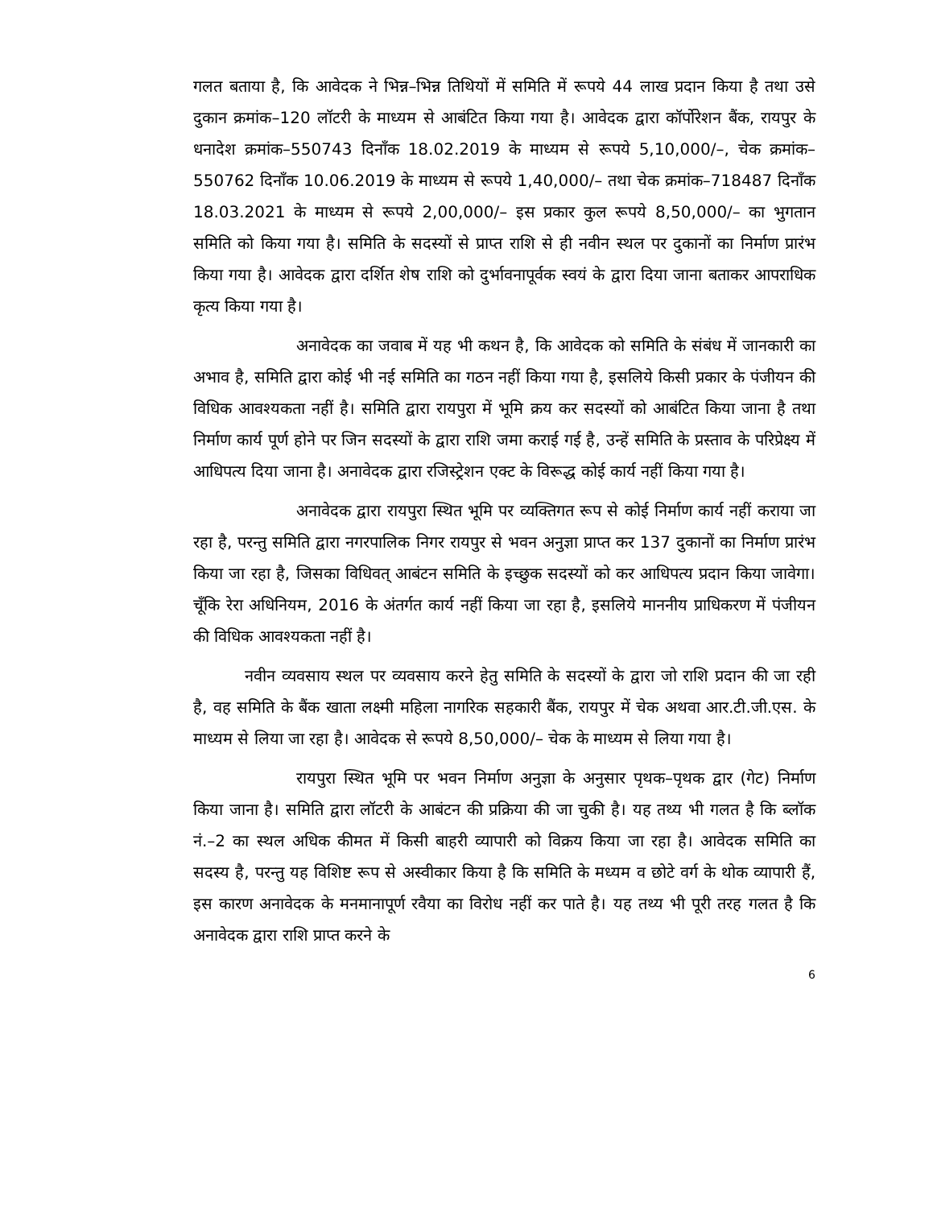गलत बताया है, कि आवेदक ने भिन्न–भिन्न तिथियों में समिति में रूपये 44 लाख प्रदान किया है तथा उसे दुकान क्रमांक–120 लॉटरी के माध्यम से आबंटित किया गया है। आवेदक द्वारा कॉर्पोरेशन बैंक, रायपुर के धनादेश क्रमांक–550743 दिनाँक 18.02.2019 के माध्यम से रूपये 5,10,000/–, चेक क्रमांक–550762 दिनाँक 10.06.2019 के माध्यम से रूपये 1,40,000/– तथा चेक क्रमांक–718487 दिनाँक 18.03.2021 के माध्यम से रूपये 2,00,000/– इस प्रकार कुल रूपये 8,50,000/– का भुगतान समिति को किया गया है। समिति के सदस्यों से प्राप्त राशि से ही नवीन स्थल पर दुकानों का निर्माण प्रारंभ किया गया है। आवेदक द्वारा दर्शित शेष राशि को दुर्भावनापूर्वक स्वयं के द्वारा दिया जाना बताकर आपराधिक कृत्य किया गया है।
अनावेदक का जवाब में यह भी कथन है, कि आवेदक को समिति के संबंध में जानकारी का अभाव है, समिति द्वारा कोई भी नई समिति का गठन नहीं किया गया है, इसलिये किसी प्रकार के पंजीयन की विधिक आवश्यकता नहीं है। समिति द्वारा रायपुरा में भूमि क्रय कर सदस्यों को आबंटित किया जाना है तथा निर्माण कार्य पूर्ण होने पर जिन सदस्यों के द्वारा राशि जमा कराई गई है, उन्हें समिति के प्रस्ताव के परिप्रेक्ष्य में आधिपत्य दिया जाना है। अनावेदक द्वारा रजिस्ट्रेशन एक्ट के विरूद्ध कोई कार्य नहीं किया गया है।
अनावेदक द्वारा रायपुरा स्थित भूमि पर व्यक्तिगत रूप से कोई निर्माण कार्य नहीं कराया जा रहा है, परन्तु समिति द्वारा नगरपालिक निगर रायपुर से भवन अनुज्ञा प्राप्त कर 137 दुकानों का निर्माण प्रारंभ किया जा रहा है, जिसका विधिवत् आबंटन समिति के इच्छुक सदस्यों को कर आधिपत्य प्रदान किया जावेगा। चूँकि रेरा अधिनियम, 2016 के अंतर्गत कार्य नहीं किया जा रहा है, इसलिये माननीय प्राधिकरण में पंजीयन की विधिक आवश्यकता नहीं है।
नवीन व्यवसाय स्थल पर व्यवसाय करने हेतु समिति के सदस्यों के द्वारा जो राशि प्रदान की जा रही है, वह समिति के बैंक खाता लक्ष्मी महिला नागरिक सहकारी बैंक, रायपुर में चेक अथवा आर.टी.जी.एस. के माध्यम से लिया जा रहा है। आवेदक से रूपये 8,50,000/– चेक के माध्यम से लिया गया है।
रायपुरा स्थित भूमि पर भवन निर्माण अनुज्ञा के अनुसार पृथक–पृथक द्वार (गेट) निर्माण किया जाना है। समिति द्वारा लॉटरी के आबंटन की प्रक्रिया की जा चुकी है। यह तथ्य भी गलत है कि ब्लॉक नं.–2 का स्थल अधिक कीमत में किसी बाहरी व्यापारी को विक्रय किया जा रहा है। आवेदक समिति का सदस्य है, परन्तु यह विशिष्ट रूप से अस्वीकार किया है कि समिति के मध्यम व छोटे वर्ग के थोक व्यापारी हैं, इस कारण अनावेदक के मनमानापूर्ण रवैया का विरोध नहीं कर पाते है। यह तथ्य भी पूरी तरह गलत है कि अनावेदक द्वारा राशि प्राप्त करने के
6